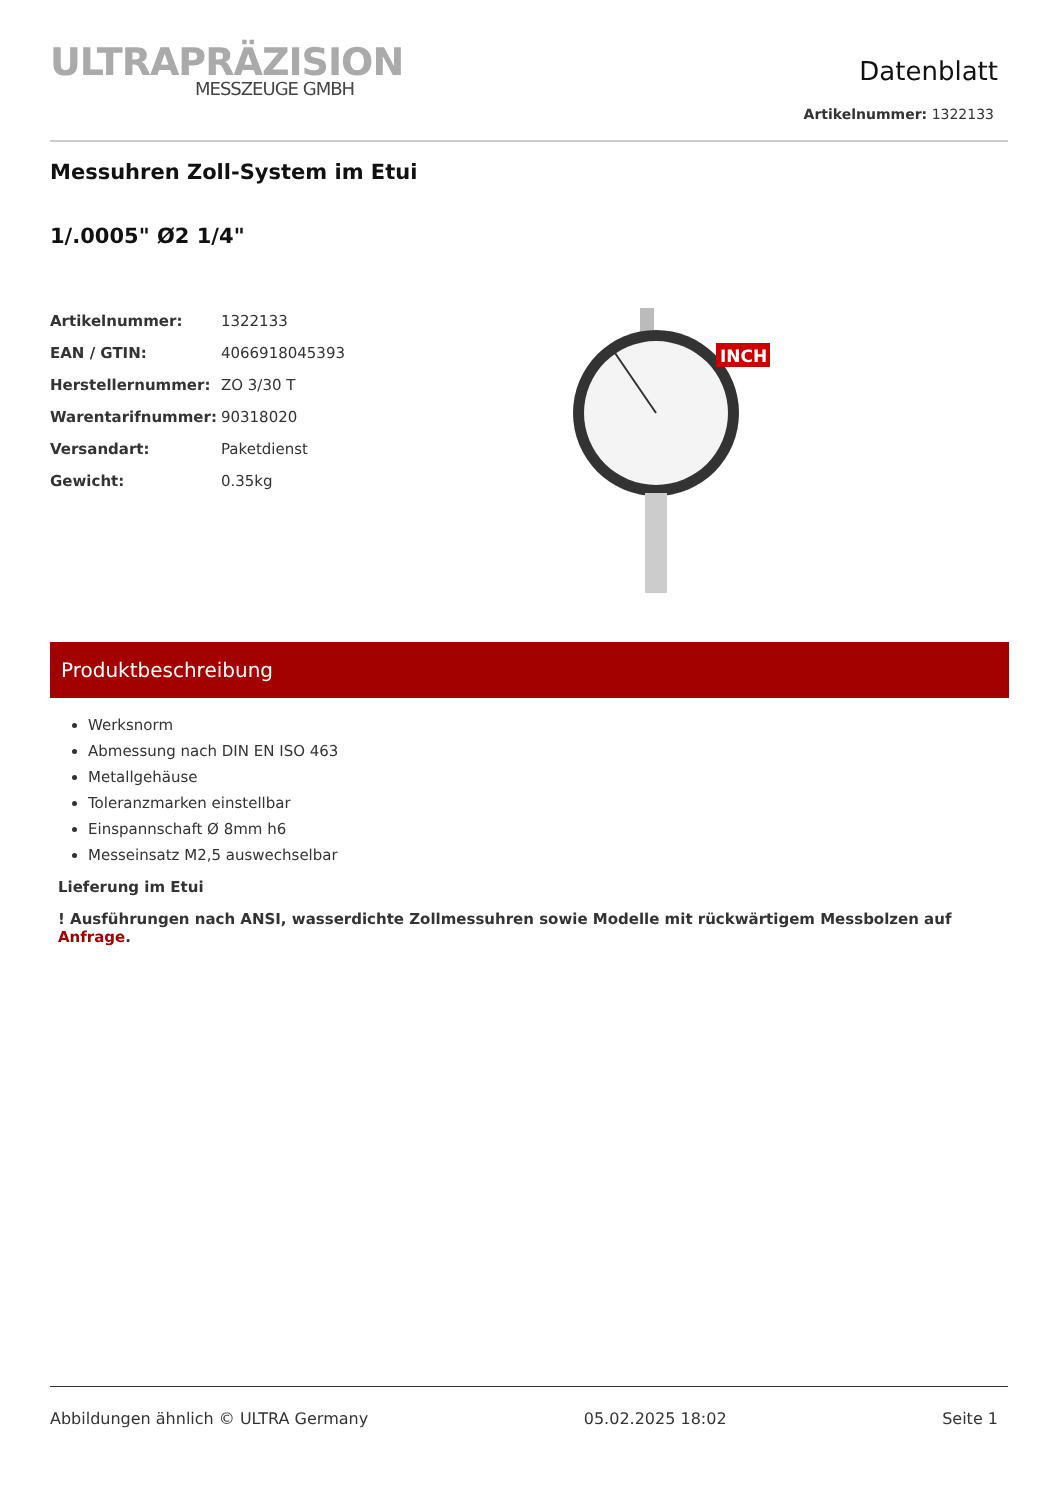ULTRAPRÄZISION
MESSZEUGE GMBH
Datenblatt
Artikelnummer: 1322133
Messuhren Zoll-System im Etui
1/.0005" Ø2 1/4"
| Artikelnummer: | 1322133 |
| EAN / GTIN: | 4066918045393 |
| Herstellernummer: | ZO 3/30 T |
| Warentarifnummer: | 90318020 |
| Versandart: | Paketdienst |
| Gewicht: | 0.35kg |
INCH
Produktbeschreibung
Werksnorm
Abmessung nach DIN EN ISO 463
Metallgehäuse
Toleranzmarken einstellbar
Einspannschaft Ø 8mm h6
Messeinsatz M2,5 auswechselbar
Lieferung im Etui
! Ausführungen nach ANSI, wasserdichte Zollmessuhren sowie Modelle mit rückwärtigem Messbolzen auf Anfrage.
Abbildungen ähnlich © ULTRA Germany 05.02.2025 18:02 Seite 1